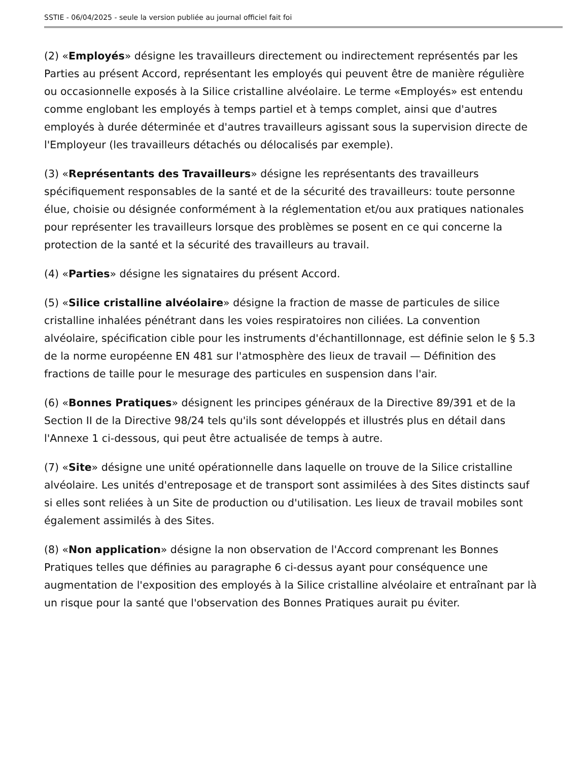SSTIE - 06/04/2025 - seule la version publiée au journal officiel fait foi
(2) «Employés» désigne les travailleurs directement ou indirectement représentés par les Parties au présent Accord, représentant les employés qui peuvent être de manière régulière ou occasionnelle exposés à la Silice cristalline alvéolaire. Le terme «Employés» est entendu comme englobant les employés à temps partiel et à temps complet, ainsi que d'autres employés à durée déterminée et d'autres travailleurs agissant sous la supervision directe de l'Employeur (les travailleurs détachés ou délocalisés par exemple).
(3) «Représentants des Travailleurs» désigne les représentants des travailleurs spécifiquement responsables de la santé et de la sécurité des travailleurs: toute personne élue, choisie ou désignée conformément à la réglementation et/ou aux pratiques nationales pour représenter les travailleurs lorsque des problèmes se posent en ce qui concerne la protection de la santé et la sécurité des travailleurs au travail.
(4) «Parties» désigne les signataires du présent Accord.
(5) «Silice cristalline alvéolaire» désigne la fraction de masse de particules de silice cristalline inhalées pénétrant dans les voies respiratoires non ciliées. La convention alvéolaire, spécification cible pour les instruments d'échantillonnage, est définie selon le § 5.3 de la norme européenne EN 481 sur l'atmosphère des lieux de travail — Définition des fractions de taille pour le mesurage des particules en suspension dans l'air.
(6) «Bonnes Pratiques» désignent les principes généraux de la Directive 89/391 et de la Section II de la Directive 98/24 tels qu'ils sont développés et illustrés plus en détail dans l'Annexe 1 ci-dessous, qui peut être actualisée de temps à autre.
(7) «Site» désigne une unité opérationnelle dans laquelle on trouve de la Silice cristalline alvéolaire. Les unités d'entreposage et de transport sont assimilées à des Sites distincts sauf si elles sont reliées à un Site de production ou d'utilisation. Les lieux de travail mobiles sont également assimilés à des Sites.
(8) «Non application» désigne la non observation de l'Accord comprenant les Bonnes Pratiques telles que définies au paragraphe 6 ci-dessus ayant pour conséquence une augmentation de l'exposition des employés à la Silice cristalline alvéolaire et entraînant par là un risque pour la santé que l'observation des Bonnes Pratiques aurait pu éviter.